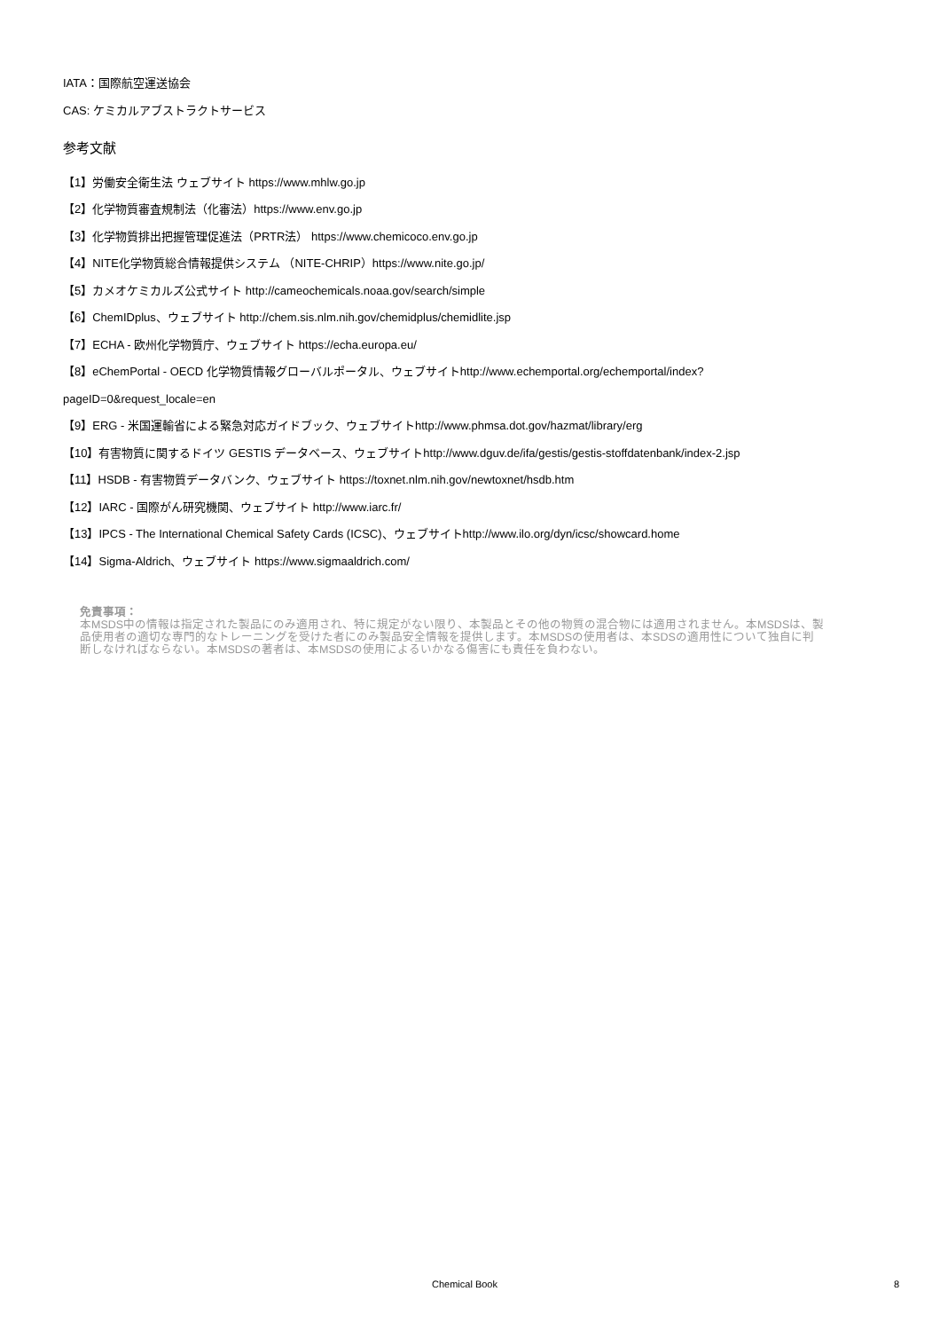IATA：国際航空運送協会
CAS: ケミカルアブストラクトサービス
参考文献
【1】労働安全衛生法 ウェブサイト https://www.mhlw.go.jp
【2】化学物質審査規制法（化審法）https://www.env.go.jp
【3】化学物質排出把握管理促進法（PRTR法） https://www.chemicoco.env.go.jp
【4】NITE化学物質総合情報提供システム （NITE-CHRIP）https://www.nite.go.jp/
【5】カメオケミカルズ公式サイト http://cameochemicals.noaa.gov/search/simple
【6】ChemIDplus、ウェブサイト http://chem.sis.nlm.nih.gov/chemidplus/chemidlite.jsp
【7】ECHA - 欧州化学物質庁、ウェブサイト https://echa.europa.eu/
【8】eChemPortal - OECD 化学物質情報グローバルポータル、ウェブサイトhttp://www.echemportal.org/echemportal/index?
pageID=0&request_locale=en
【9】ERG - 米国運輸省による緊急対応ガイドブック、ウェブサイトhttp://www.phmsa.dot.gov/hazmat/library/erg
【10】有害物質に関するドイツ GESTIS データベース、ウェブサイトhttp://www.dguv.de/ifa/gestis/gestis-stoffdatenbank/index-2.jsp
【11】HSDB - 有害物質データバンク、ウェブサイト https://toxnet.nlm.nih.gov/newtoxnet/hsdb.htm
【12】IARC - 国際がん研究機関、ウェブサイト http://www.iarc.fr/
【13】IPCS - The International Chemical Safety Cards (ICSC)、ウェブサイトhttp://www.ilo.org/dyn/icsc/showcard.home
【14】Sigma-Aldrich、ウェブサイト https://www.sigmaaldrich.com/
免責事項：
本MSDS中の情報は指定された製品にのみ適用され、特に規定がない限り、本製品とその他の物質の混合物には適用されません。本MSDSは、製品使用者の適切な専門的なトレーニングを受けた者にのみ製品安全情報を提供します。本MSDSの使用者は、本SDSの適用性について独自に判断しなければならない。本MSDSの著者は、本MSDSの使用によるいかなる傷害にも責任を負わない。
Chemical Book 8